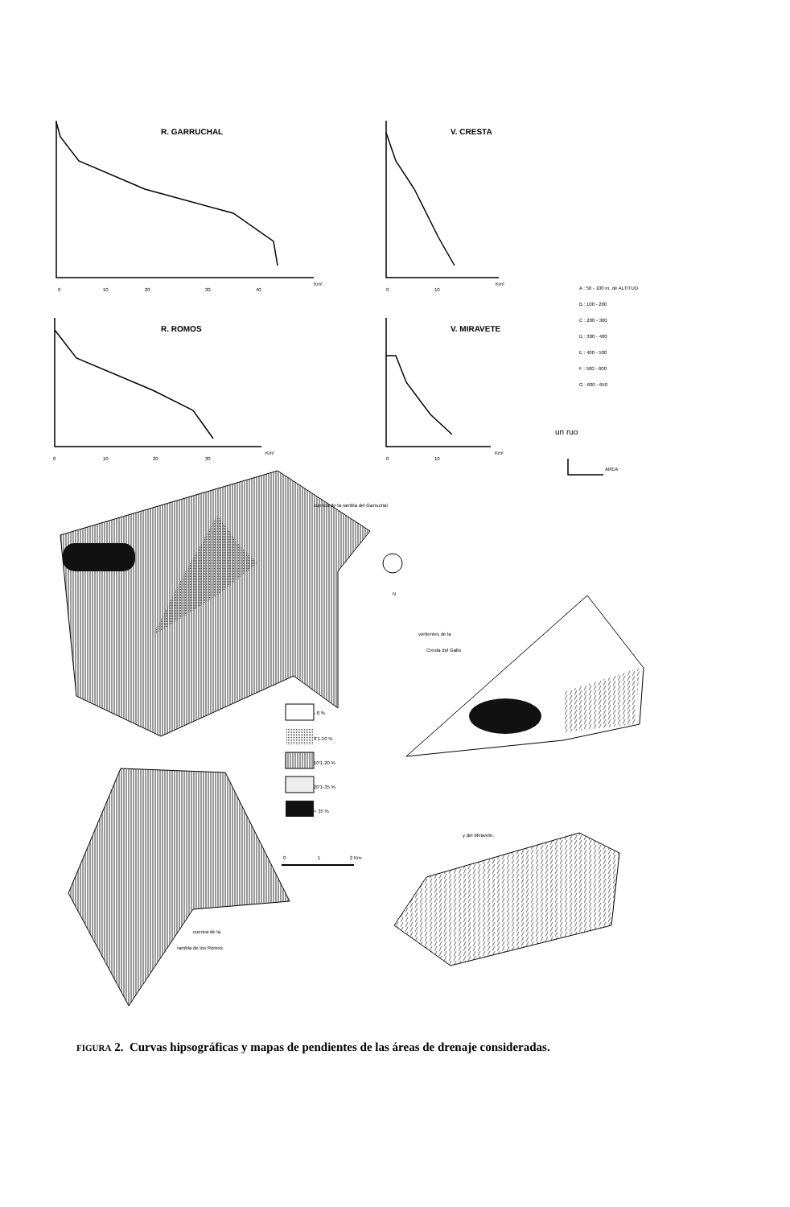R. GARRUCHAL
V. CRESTA
R. ROMOS
V. MIRAVETE
Km²
Km²
Km²
Km²
0
10
20
30
40
0
10
0
10
20
30
0
10
A : 50 - 100 m. de ALTITUD
B : 100 - 200
C : 200 - 300
D : 300 - 400
E : 400 - 500
F : 500 - 600
G : 600 - 650
AREA
un ruo
cuenca de la rambla del Garruchal
vertientes de la
Cresta del Gallo
y del Miravete.
cuenca de la
rambla de los Romos
N
- 8 %
8'1-10 %
10'1-20 %
20'1-35 %
+ 35 %
0
1
2 Km.
FIGURA 2. Curvas hipsográficas y mapas de pendientes de las áreas de drenaje consideradas.